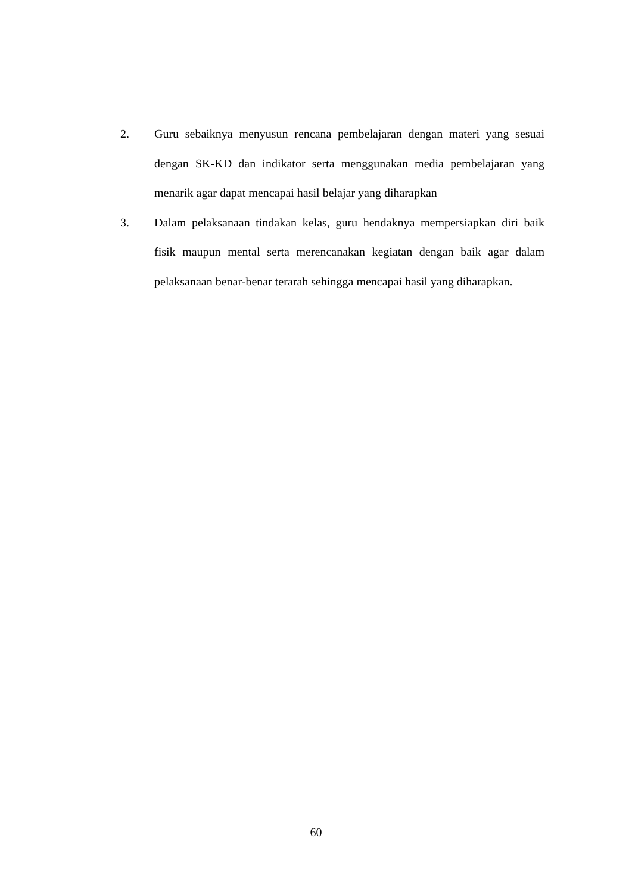2. Guru sebaiknya menyusun rencana pembelajaran dengan materi yang sesuai dengan SK-KD dan indikator serta menggunakan media pembelajaran yang menarik agar dapat mencapai hasil belajar yang diharapkan
3. Dalam pelaksanaan tindakan kelas, guru hendaknya mempersiapkan diri baik fisik maupun mental serta merencanakan kegiatan dengan baik agar dalam pelaksanaan benar-benar terarah sehingga mencapai hasil yang diharapkan.
60